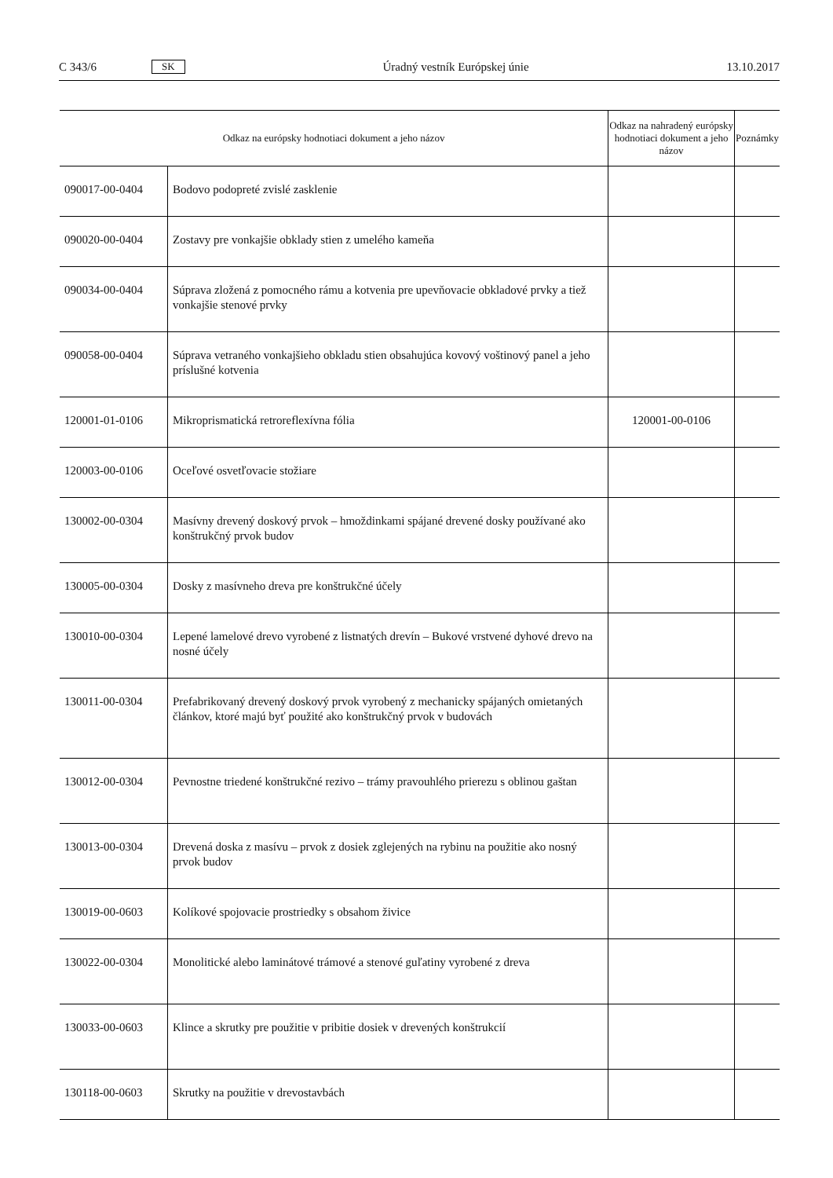C 343/6 SK Úradný vestník Európskej únie 13.10.2017
| Odkaz na európsky hodnotiaci dokument a jeho názov | | Odkaz na nahradený európsky hodnotiaci dokument a jeho názov | Poznámky |
| --- | --- | --- | --- |
| 090017-00-0404 | Bodovo podopreté zvislé zasklenie | | |
| 090020-00-0404 | Zostavy pre vonkajšie obklady stien z umelého kameňa | | |
| 090034-00-0404 | Súprava zložená z pomocného rámu a kotvenia pre upevňovacie obkladové prvky a tiež vonkajšie stenové prvky | | |
| 090058-00-0404 | Súprava vetraného vonkajšieho obkladu stien obsahujúca kovový voštinový panel a jeho príslušné kotvenia | | |
| 120001-01-0106 | Mikroprismatická retroreflexívna fólia | 120001-00-0106 | |
| 120003-00-0106 | Oceľové osvetľovacie stožiare | | |
| 130002-00-0304 | Masívny drevený doskový prvok – hmoždinkami spájané drevené dosky používané ako konštrukčný prvok budov | | |
| 130005-00-0304 | Dosky z masívneho dreva pre konštrukčné účely | | |
| 130010-00-0304 | Lepené lamelové drevo vyrobené z listnatých drevín – Bukové vrstvené dyhové drevo na nosné účely | | |
| 130011-00-0304 | Prefabrikovaný drevený doskový prvok vyrobený z mechanicky spájaných omietaných článkov, ktoré majú byť použité ako konštrukčný prvok v budovách | | |
| 130012-00-0304 | Pevnostne triedené konštrukčné rezivo – trámy pravouhlého prierezu s oblinou gaštan | | |
| 130013-00-0304 | Drevená doska z masívu – prvok z dosiek zglejených na rybinu na použitie ako nosný prvok budov | | |
| 130019-00-0603 | Kolíkové spojovacie prostriedky s obsahom živice | | |
| 130022-00-0304 | Monolitické alebo laminátové trámové a stenové guľatiny vyrobené z dreva | | |
| 130033-00-0603 | Klince a skrutky pre použitie v pribitie dosiek v drevených konštrukcií | | |
| 130118-00-0603 | Skrutky na použitie v drevostavbách | | |